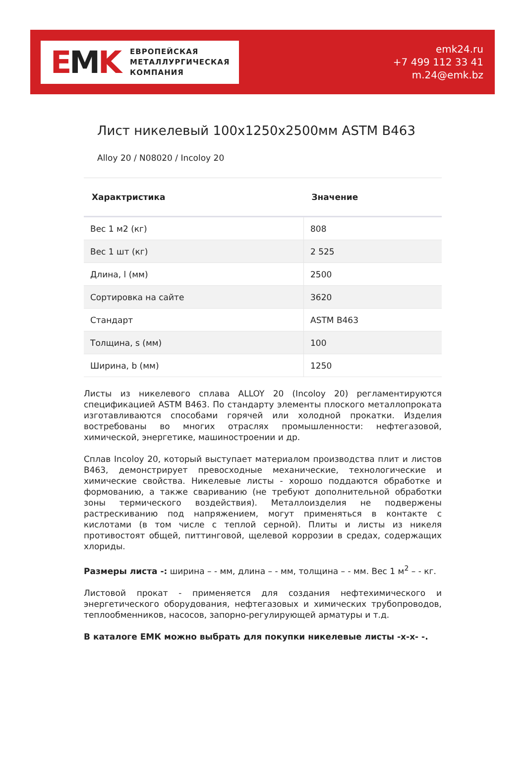EMK
ЕВРОПЕЙСКАЯ
МЕТАЛЛУРГИЧЕСКАЯ
КОМПАНИЯ
emk24.ru
+7 499 112 33 41
m.24@emk.bz
Лист никелевый 100x1250x2500мм ASTM B463
Alloy 20 / N08020 / Incoloy 20
| Характристика | Значение |
| --- | --- |
| Вес 1 м2 (кг) | 808 |
| Вес 1 шт (кг) | 2 525 |
| Длина, l (мм) | 2500 |
| Сортировка на сайте | 3620 |
| Стандарт | ASTM B463 |
| Толщина, s (мм) | 100 |
| Ширина, b (мм) | 1250 |
Листы из никелевого сплава ALLOY 20 (Incoloy 20) регламентируются спецификацией ASTM B463. По стандарту элементы плоского металлопроката изготавливаются способами горячей или холодной прокатки. Изделия востребованы во многих отраслях промышленности: нефтегазовой, химической, энергетике, машиностроении и др.
Сплав Incoloy 20, который выступает материалом производства плит и листов B463, демонстрирует превосходные механические, технологические и химические свойства. Никелевые листы - хорошо поддаются обработке и формованию, а также свариванию (не требуют дополнительной обработки зоны термического воздействия). Металлоизделия не подвержены растрескиванию под напряжением, могут применяться в контакте с кислотами (в том числе с теплой серной). Плиты и листы из никеля противостоят общей, питтинговой, щелевой коррозии в средах, содержащих хлориды.
Размеры листа -: ширина – - мм, длина – - мм, толщина – - мм. Вес 1 м<sup>2</sup> – - кг.
Листовой прокат - применяется для создания нефтехимического и энергетического оборудования, нефтегазовых и химических трубопроводов, теплообменников, насосов, запорно-регулирующей арматуры и т.д.
В каталоге ЕМК можно выбрать для покупки никелевые листы -x-x- -.